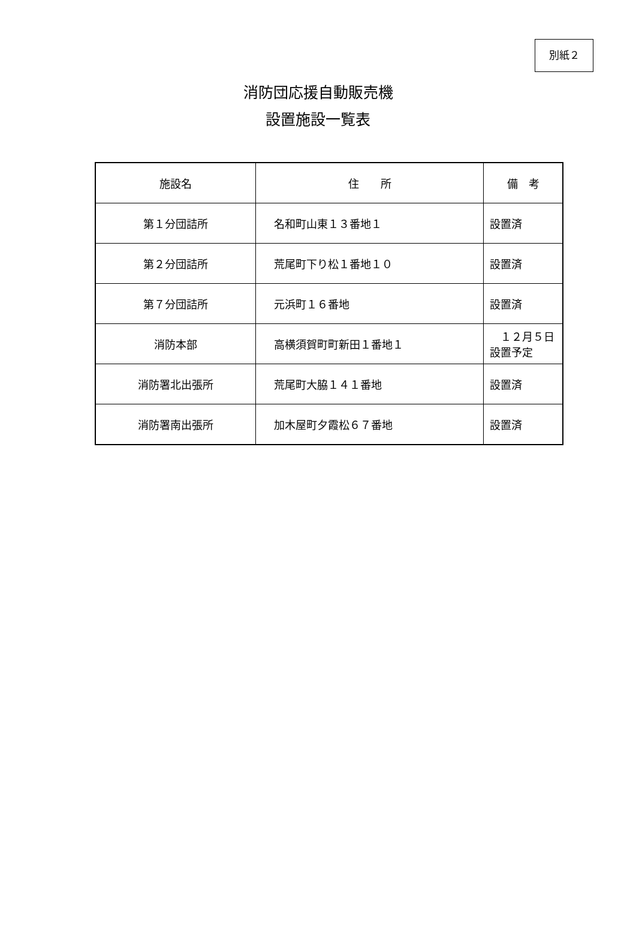別紙２
消防団応援自動販売機
設置施設一覧表
| 施設名 | 住 所 | 備 考 |
| --- | --- | --- |
| 第１分団詰所 | 名和町山東１３番地１ | 設置済 |
| 第２分団詰所 | 荒尾町下り松１番地１０ | 設置済 |
| 第７分団詰所 | 元浜町１６番地 | 設置済 |
| 消防本部 | 高横須賀町町新田１番地１ | １２月５日 設置予定 |
| 消防署北出張所 | 荒尾町大脇１４１番地 | 設置済 |
| 消防署南出張所 | 加木屋町夕霞松６７番地 | 設置済 |